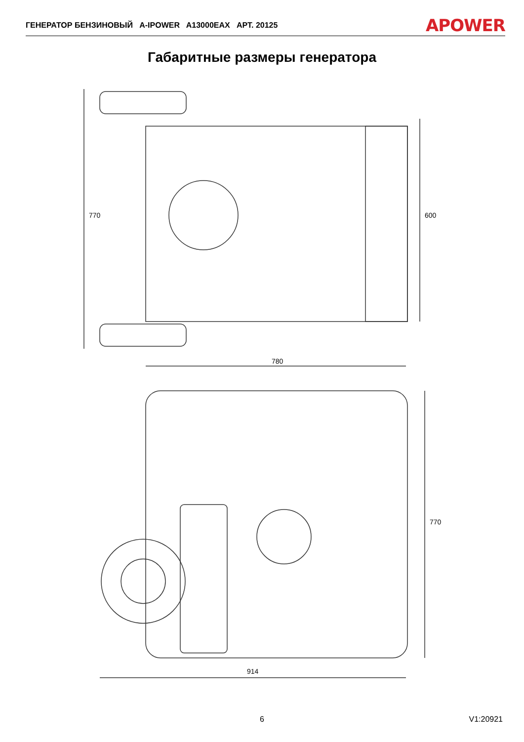ГЕНЕРАТОР БЕНЗИНОВЫЙ A-IPOWER A13000EAX АРТ. 20125 APOWER
Габаритные размеры генератора
780
770
600
914
770
6 V1:20921